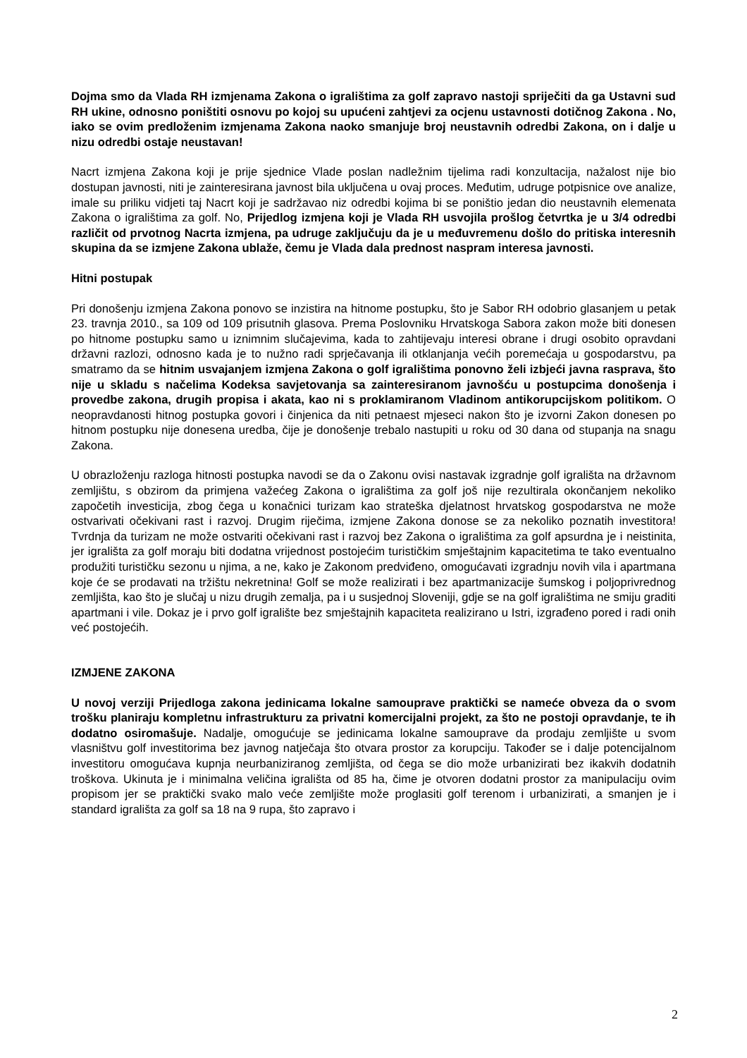Dojma smo da Vlada RH izmjenama Zakona o igralištima za golf zapravo nastoji spriječiti da ga Ustavni sud RH ukine, odnosno poništiti osnovu po kojoj su upućeni zahtjevi za ocjenu ustavnosti dotičnog Zakona . No, iako se ovim predloženim izmjenama Zakona naoko smanjuje broj neustavnih odredbi Zakona, on i dalje u nizu odredbi ostaje neustavan!
Nacrt izmjena Zakona koji je prije sjednice Vlade poslan nadležnim tijelima radi konzultacija, nažalost nije bio dostupan javnosti, niti je zainteresirana javnost bila uključena u ovaj proces. Međutim, udruge potpisnice ove analize, imale su priliku vidjeti taj Nacrt koji je sadržavao niz odredbi kojima bi se poništio jedan dio neustavnih elemenata Zakona o igralištima za golf. No, Prijedlog izmjena koji je Vlada RH usvojila prošlog četvrtka je u 3/4 odredbi različit od prvotnog Nacrta izmjena, pa udruge zaključuju da je u međuvremenu došlo do pritiska interesnih skupina da se izmjene Zakona ublaže, čemu je Vlada dala prednost naspram interesa javnosti.
Hitni postupak
Pri donošenju izmjena Zakona ponovo se inzistira na hitnome postupku, što je Sabor RH odobrio glasanjem u petak 23. travnja 2010., sa 109 od 109 prisutnih glasova. Prema Poslovniku Hrvatskoga Sabora zakon može biti donesen po hitnome postupku samo u iznimnim slučajevima, kada to zahtijevaju interesi obrane i drugi osobito opravdani državni razlozi, odnosno kada je to nužno radi sprječavanja ili otklanjanja većih poremećaja u gospodarstvu, pa smatramo da se hitnim usvajanjem izmjena Zakona o golf igralištima ponovno želi izbjeći javna rasprava, što nije u skladu s načelima Kodeksa savjetovanja sa zainteresiranom javnošću u postupcima donošenja i provedbe zakona, drugih propisa i akata, kao ni s proklamiranom Vladinom antikorupcijskom politikom. O neopravdanosti hitnog postupka govori i činjenica da niti petnaest mjeseci nakon što je izvorni Zakon donesen po hitnom postupku nije donesena uredba, čije je donošenje trebalo nastupiti u roku od 30 dana od stupanja na snagu Zakona.
U obrazloženju razloga hitnosti postupka navodi se da o Zakonu ovisi nastavak izgradnje golf igrališta na državnom zemljištu, s obzirom da primjena važećeg Zakona o igralištima za golf još nije rezultirala okončanjem nekoliko započetih investicija, zbog čega u konačnici turizam kao strateška djelatnost hrvatskog gospodarstva ne može ostvarivati očekivani rast i razvoj. Drugim riječima, izmjene Zakona donose se za nekoliko poznatih investitora! Tvrdnja da turizam ne može ostvariti očekivani rast i razvoj bez Zakona o igralištima za golf apsurdna je i neistinita, jer igrališta za golf moraju biti dodatna vrijednost postojećim turističkim smještajnim kapacitetima te tako eventualno produžiti turističku sezonu u njima, a ne, kako je Zakonom predviđeno, omogućavati izgradnju novih vila i apartmana koje će se prodavati na tržištu nekretnina! Golf se može realizirati i bez apartmanizacije šumskog i poljoprivrednog zemljišta, kao što je slučaj u nizu drugih zemalja, pa i u susjednoj Sloveniji, gdje se na golf igralištima ne smiju graditi apartmani i vile. Dokaz je i prvo golf igralište bez smještajnih kapaciteta realizirano u Istri, izgrađeno pored i radi onih već postojećih.
IZMJENE ZAKONA
U novoj verziji Prijedloga zakona jedinicama lokalne samouprave praktički se nameće obveza da o svom trošku planiraju kompletnu infrastrukturu za privatni komercijalni projekt, za što ne postoji opravdanje, te ih dodatno osiromašuje. Nadalje, omogućuje se jedinicama lokalne samouprave da prodaju zemljište u svom vlasništvu golf investitorima bez javnog natječaja što otvara prostor za korupciju. Također se i dalje potencijalnom investitoru omogućava kupnja neurbaniziranog zemljišta, od čega se dio može urbanizirati bez ikakvih dodatnih troškova. Ukinuta je i minimalna veličina igrališta od 85 ha, čime je otvoren dodatni prostor za manipulaciju ovim propisom jer se praktički svako malo veće zemljište može proglasiti golf terenom i urbanizirati, a smanjen je i standard igrališta za golf sa 18 na 9 rupa, što zapravo i
2